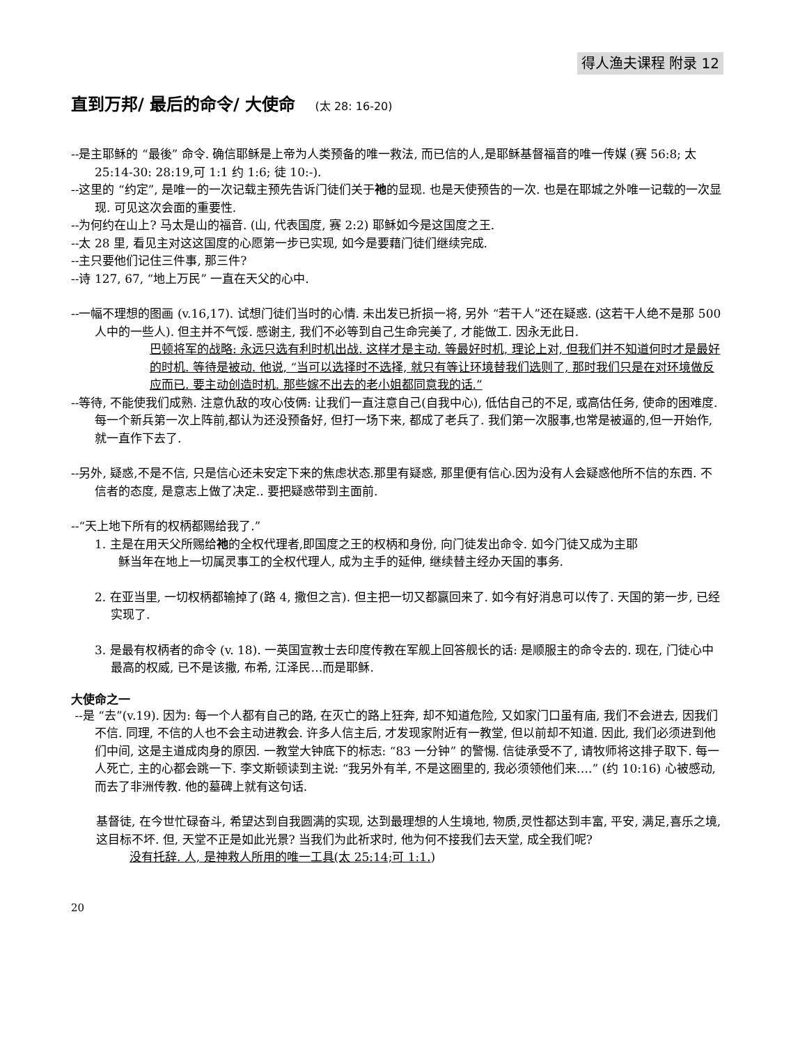得人渔夫课程 附录 12
直到万邦/ 最后的命令/ 大使命 (太 28: 16-20)
--是主耶稣的 “最後” 命令. 确信耶稣是上帝为人类预备的唯一救法, 而已信的人,是耶稣基督福音的唯一传媒 (赛 56:8; 太 25:14-30: 28:19,可 1:1 约 1:6; 徒 10:-).
--这里的 “约定”, 是唯一的一次记载主预先告诉门徒们关于祂的显现. 也是天使预告的一次. 也是在耶城之外唯一记载的一次显现. 可见这次会面的重要性.
--为何约在山上? 马太是山的福音. (山, 代表国度, 赛 2:2) 耶稣如今是这国度之王.
--太 28 里, 看见主对这这国度的心愿第一步已实现, 如今是要藉门徒们继续完成.
--主只要他们记住三件事, 那三件?
--诗 127, 67, “地上万民” 一直在天父的心中.
--一幅不理想的图画 (v.16,17). 试想门徒们当时的心情. 未出发已折损一将, 另外 “若干人”还在疑惑. (这若干人绝不是那 500 人中的一些人). 但主并不气馁. 感谢主, 我们不必等到自己生命完美了, 才能做工. 因永无此日.
巴顿将军的战略: 永远只选有利时机出战. 这样才是主动. 等最好时机, 理论上对, 但我们并不知道何时才是最好的时机. 等待是被动. 他说, “当可以选择时不选择, 就只有等让环境替我们选则了, 那时我们只是在对环境做反应而已. 要主动创造时机. 那些嫁不出去的老小姐都同意我的话.”
--等待, 不能使我们成熟. 注意仇敌的攻心伎俩: 让我们一直注意自己(自我中心), 低估自己的不足, 或高估任务, 使命的困难度. 每一个新兵第一次上阵前,都认为还没预备好, 但打一场下来, 都成了老兵了. 我们第一次服事,也常是被逼的,但一开始作,就一直作下去了.
--另外, 疑惑,不是不信, 只是信心还未安定下来的焦虑状态.那里有疑惑, 那里便有信心.因为没有人会疑惑他所不信的东西. 不信者的态度, 是意志上做了决定.. 要把疑惑带到主面前.
--“天上地下所有的权柄都赐给我了.”
1. 主是在用天父所赐给祂的全权代理者,即国度之王的权柄和身份, 向门徒发出命令. 如今门徒又成为主耶
稣当年在地上一切属灵事工的全权代理人, 成为主手的延伸, 继续替主经办天国的事务.
2. 在亚当里, 一切权柄都输掉了(路 4, 撒但之言). 但主把一切又都赢回来了. 如今有好消息可以传了. 天国的第一步, 已经实现了.
3. 是最有权柄者的命令 (v. 18). 一英国宣教士去印度传教在军舰上回答舰长的话: 是顺服主的命令去的. 现在, 门徒心中最高的权威, 已不是该撒, 布希, 江泽民…而是耶稣.
大使命之一
--是 “去”(v.19). 因为: 每一个人都有自己的路, 在灭亡的路上狂奔, 却不知道危险, 又如家门口虽有庙, 我们不会进去, 因我们不信. 同理, 不信的人也不会主动进教会. 许多人信主后, 才发现家附近有一教堂, 但以前却不知道. 因此, 我们必须进到他们中间, 这是主道成肉身的原因. 一教堂大钟底下的标志: “83 一分钟” 的警惕. 信徒承受不了, 请牧师将这排子取下. 每一人死亡, 主的心都会跳一下. 李文斯顿读到主说: “我另外有羊, 不是这圈里的, 我必须领他们来….” (约 10:16) 心被感动,而去了非洲传教. 他的墓碑上就有这句话.
基督徒, 在今世忙碌奋斗, 希望达到自我圆满的实现, 达到最理想的人生境地, 物质,灵性都达到丰富, 平安, 满足,喜乐之境, 这目标不坏. 但, 天堂不正是如此光景? 当我们为此祈求时, 他为何不接我们去天堂, 成全我们呢?
没有托辞. 人, 是神救人所用的唯一工具(太 25:14;可 1:1.)
20